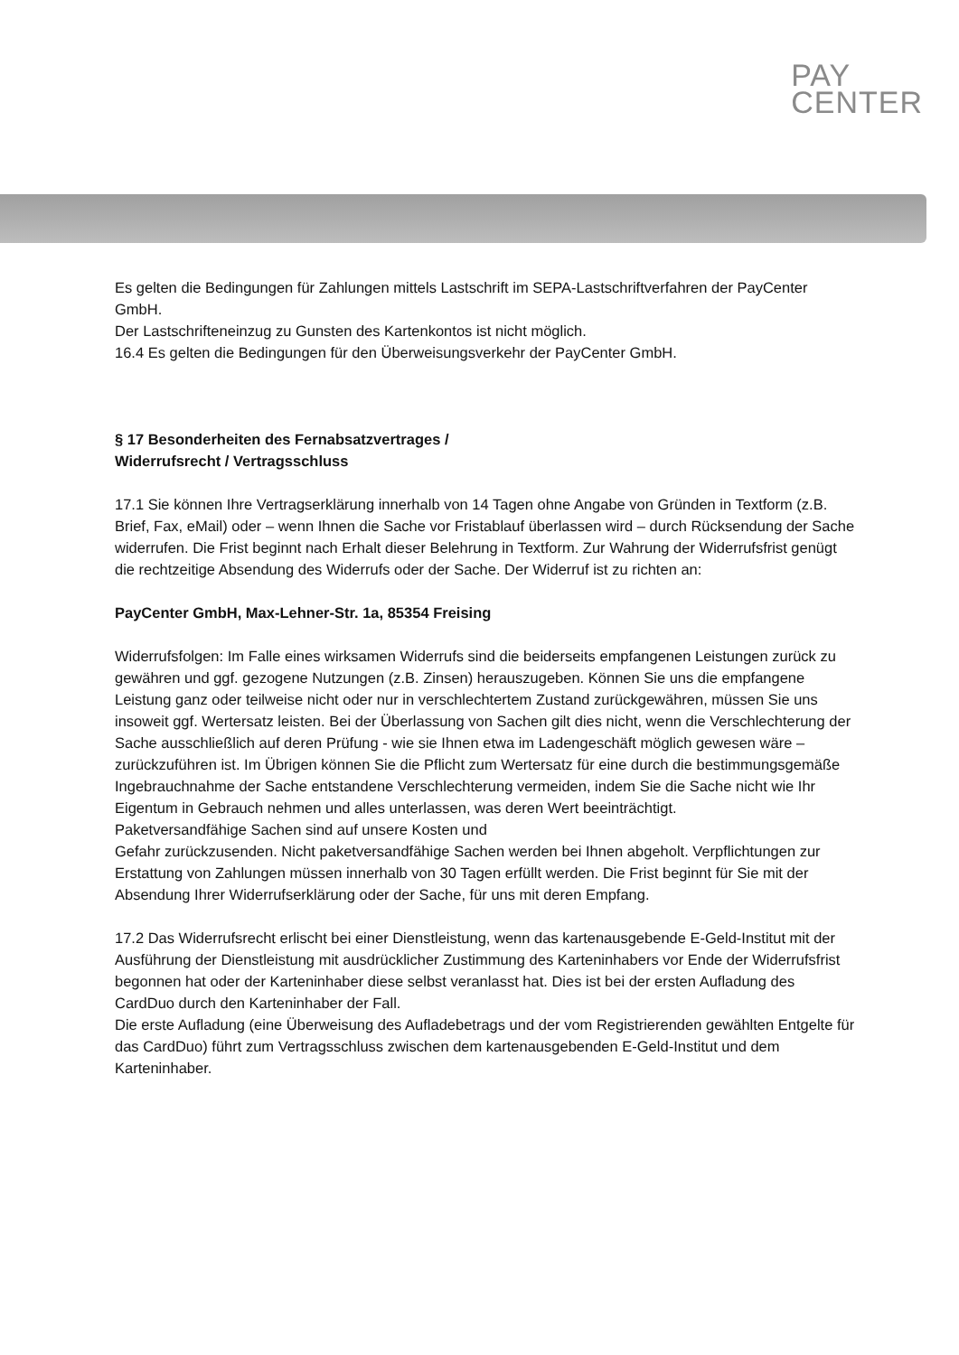PAY
CENTER
Es gelten die Bedingungen für Zahlungen mittels Lastschrift im SEPA-Lastschriftverfahren der PayCenter GmbH.
Der Lastschrifteneinzug zu Gunsten des Kartenkontos ist nicht möglich.
16.4 Es gelten die Bedingungen für den Überweisungsverkehr der PayCenter GmbH.
§ 17 Besonderheiten des Fernabsatzvertrages /
Widerrufsrecht / Vertragsschluss
17.1 Sie können Ihre Vertragserklärung innerhalb von 14 Tagen ohne Angabe von Gründen in Textform (z.B. Brief, Fax, eMail) oder – wenn Ihnen die Sache vor Fristablauf überlassen wird – durch Rücksendung der Sache widerrufen. Die Frist beginnt nach Erhalt dieser Belehrung in Textform. Zur Wahrung der Widerrufsfrist genügt die rechtzeitige Absendung des Widerrufs oder der Sache. Der Widerruf ist zu richten an:
PayCenter GmbH, Max-Lehner-Str. 1a, 85354 Freising
Widerrufsfolgen: Im Falle eines wirksamen Widerrufs sind die beiderseits empfangenen Leistungen zurück zu gewähren und ggf. gezogene Nutzungen (z.B. Zinsen) herauszugeben. Können Sie uns die empfangene Leistung ganz oder teilweise nicht oder nur in verschlechtertem Zustand zurückgewähren, müssen Sie uns insoweit ggf. Wertersatz leisten. Bei der Überlassung von Sachen gilt dies nicht, wenn die Verschlechterung der Sache ausschließlich auf deren Prüfung - wie sie Ihnen etwa im Ladengeschäft möglich gewesen wäre – zurückzuführen ist. Im Übrigen können Sie die Pflicht zum Wertersatz für eine durch die bestimmungsgemäße Ingebrauchnahme der Sache entstandene Verschlechterung vermeiden, indem Sie die Sache nicht wie Ihr Eigentum in Gebrauch nehmen und alles unterlassen, was deren Wert beeinträchtigt.
Paketversandfähige Sachen sind auf unsere Kosten und
Gefahr zurückzusenden. Nicht paketversandfähige Sachen werden bei Ihnen abgeholt. Verpflichtungen zur Erstattung von Zahlungen müssen innerhalb von 30 Tagen erfüllt werden. Die Frist beginnt für Sie mit der Absendung Ihrer Widerrufserklärung oder der Sache, für uns mit deren Empfang.
17.2 Das Widerrufsrecht erlischt bei einer Dienstleistung, wenn das kartenausgebende E-Geld-Institut mit der Ausführung der Dienstleistung mit ausdrücklicher Zustimmung des Karteninhabers vor Ende der Widerrufsfrist begonnen hat oder der Karteninhaber diese selbst veranlasst hat. Dies ist bei der ersten Aufladung des CardDuo durch den Karteninhaber der Fall.
Die erste Aufladung (eine Überweisung des Aufladebetrags und der vom Registrierenden gewählten Entgelte für das CardDuo) führt zum Vertragsschluss zwischen dem kartenausgebenden E-Geld-Institut und dem Karteninhaber.